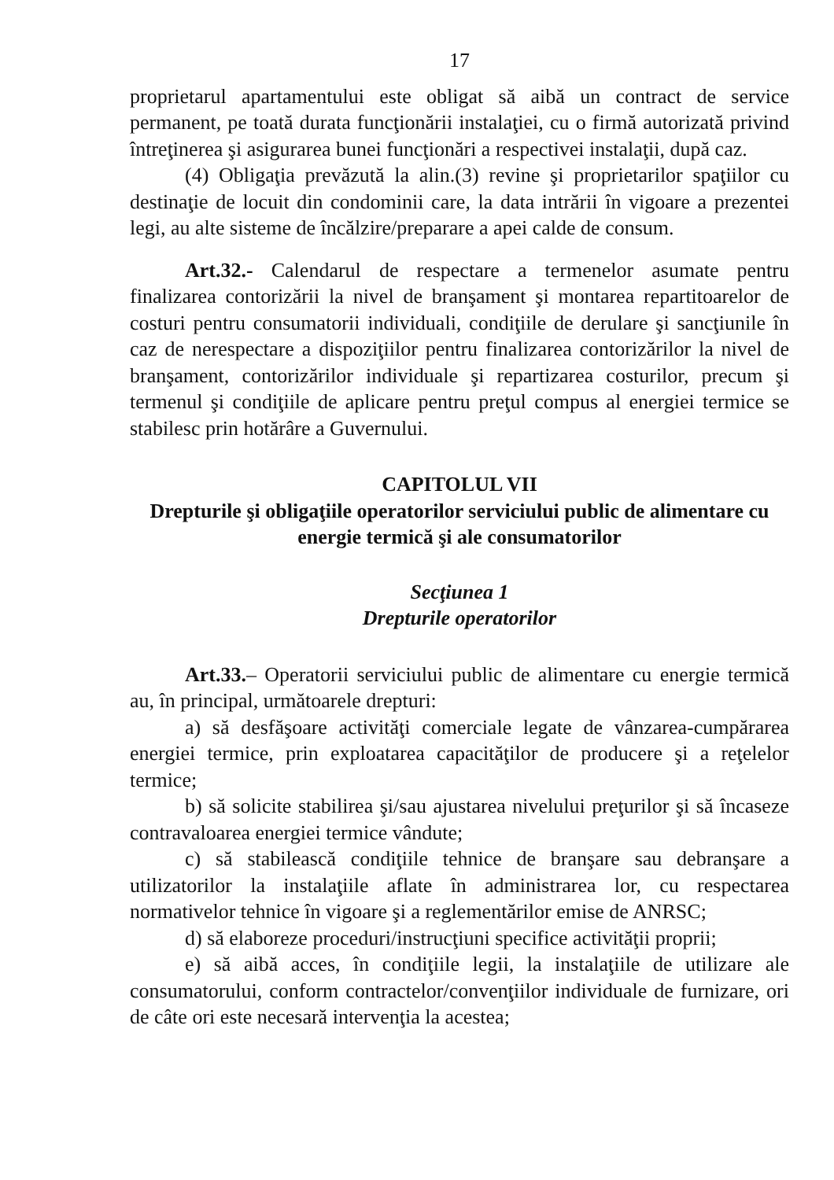17
proprietarul apartamentului este obligat să aibă un contract de service permanent, pe toată durata funcţionării instalaţiei, cu o firmă autorizată privind întreţinerea şi asigurarea bunei funcţionări a respectivei instalaţii, după caz.
(4) Obligaţia prevăzută la alin.(3) revine şi proprietarilor spaţiilor cu destinaţie de locuit din condominii care, la data intrării în vigoare a prezentei legi, au alte sisteme de încălzire/preparare a apei calde de consum.
Art.32.- Calendarul de respectare a termenelor asumate pentru finalizarea contorizării la nivel de branşament şi montarea repartitoarelor de costuri pentru consumatorii individuali, condiţiile de derulare şi sancţiunile în caz de nerespectare a dispoziţiilor pentru finalizarea contorizărilor la nivel de branşament, contorizărilor individuale şi repartizarea costurilor, precum şi termenul şi condiţiile de aplicare pentru preţul compus al energiei termice se stabilesc prin hotărâre a Guvernului.
CAPITOLUL VII
Drepturile şi obligaţiile operatorilor serviciului public de alimentare cu energie termică şi ale consumatorilor
Secţiunea 1
Drepturile operatorilor
Art.33.– Operatorii serviciului public de alimentare cu energie termică au, în principal, următoarele drepturi:
a) să desfăşoare activităţi comerciale legate de vânzarea-cumpărarea energiei termice, prin exploatarea capacităţilor de producere şi a reţelelor termice;
b) să solicite stabilirea şi/sau ajustarea nivelului preţurilor şi să încaseze contravaloarea energiei termice vândute;
c) să stabilească condiţiile tehnice de branşare sau debranşare a utilizatorilor la instalaţiile aflate în administrarea lor, cu respectarea normativelor tehnice în vigoare şi a reglementărilor emise de ANRSC;
d) să elaboreze proceduri/instrucţiuni specifice activităţii proprii;
e) să aibă acces, în condiţiile legii, la instalaţiile de utilizare ale consumatorului, conform contractelor/convenţiilor individuale de furnizare, ori de câte ori este necesară intervenţia la acestea;